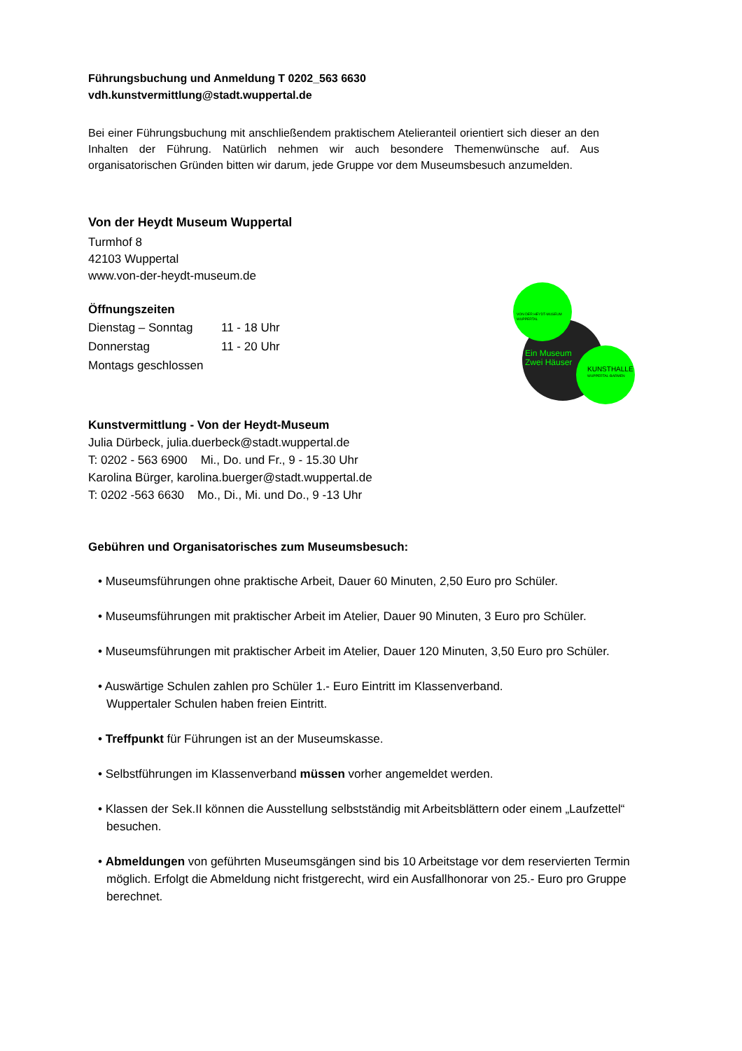Führungsbuchung und Anmeldung T 0202_563 6630
vdh.kunstvermittlung@stadt.wuppertal.de
Bei einer Führungsbuchung mit anschließendem praktischem Atelieranteil orientiert sich dieser an den Inhalten der Führung. Natürlich nehmen wir auch besondere Themenwünsche auf. Aus organisatorischen Gründen bitten wir darum, jede Gruppe vor dem Museumsbesuch anzumelden.
Von der Heydt Museum Wuppertal
Turmhof 8
42103 Wuppertal
www.von-der-heydt-museum.de
Öffnungszeiten
Dienstag – Sonntag 11 - 18 Uhr
Donnerstag 11 - 20 Uhr
Montags geschlossen
Kunstvermittlung - Von der Heydt-Museum
Julia Dürbeck, julia.duerbeck@stadt.wuppertal.de
T: 0202 - 563 6900 Mi., Do. und Fr., 9 - 15.30 Uhr
Karolina Bürger, karolina.buerger@stadt.wuppertal.de
T: 0202 -563 6630 Mo., Di., Mi. und Do., 9 -13 Uhr
Gebühren und Organisatorisches zum Museumsbesuch:
• Museumsführungen ohne praktische Arbeit, Dauer 60 Minuten, 2,50 Euro pro Schüler.
• Museumsführungen mit praktischer Arbeit im Atelier, Dauer 90 Minuten, 3 Euro pro Schüler.
• Museumsführungen mit praktischer Arbeit im Atelier, Dauer 120 Minuten, 3,50 Euro pro Schüler.
• Auswärtige Schulen zahlen pro Schüler 1.- Euro Eintritt im Klassenverband.
Wuppertaler Schulen haben freien Eintritt.
• Treffpunkt für Führungen ist an der Museumskasse.
• Selbstführungen im Klassenverband müssen vorher angemeldet werden.
• Klassen der Sek.II können die Ausstellung selbstständig mit Arbeitsblättern oder einem „Laufzettel“ besuchen.
• Abmeldungen von geführten Museumsgängen sind bis 10 Arbeitstage vor dem reservierten Termin möglich. Erfolgt die Abmeldung nicht fristgerecht, wird ein Ausfallhonorar von 25.- Euro pro Gruppe berechnet.
VON DER HEYDT-MUSEUM
WUPPERTAL
Ein Museum
Zwei Häuser
KUNSTHALLE
WUPPERTAL-BARMEN